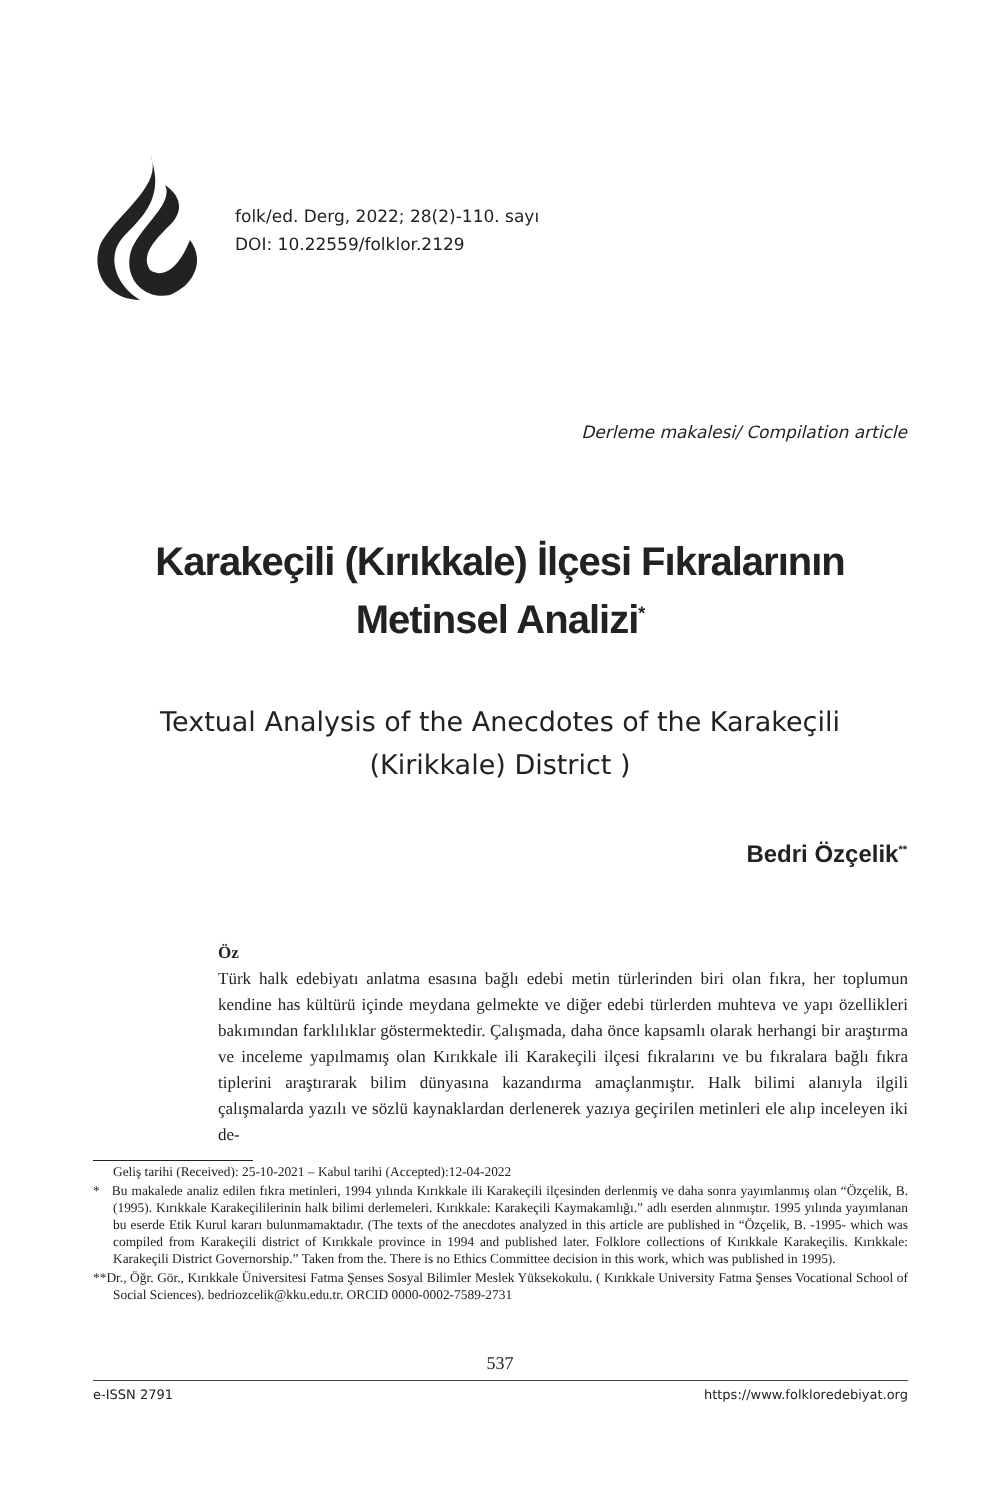folk/ed. Derg, 2022; 28(2)-110. sayı
DOI: 10.22559/folklor.2129
Derleme makalesi/ Compilation article
Karakeçili (Kırıkkale) İlçesi Fıkralarının
Metinsel Analizi<sup>*</sup>
Textual Analysis of the Anecdotes of the Karakeçili
(Kirikkale) District )
Bedri Özçelik<sup>**</sup>
Öz
Türk halk edebiyatı anlatma esasına bağlı edebi metin türlerinden biri olan fıkra, her toplumun kendine has kültürü içinde meydana gelmekte ve diğer edebi türlerden muhteva ve yapı özellikleri bakımından farklılıklar göstermektedir. Çalışmada, daha önce kapsamlı olarak herhangi bir araştırma ve inceleme yapılmamış olan Kırıkkale ili Karakeçili ilçesi fıkralarını ve bu fıkralara bağlı fıkra tiplerini araştırarak bilim dünyasına kazandırma amaçlanmıştır. Halk bilimi alanıyla ilgili çalışmalarda yazılı ve sözlü kaynaklardan derlenerek yazıya geçirilen metinleri ele alıp inceleyen iki de-
Geliş tarihi (Received): 25-10-2021 – Kabul tarihi (Accepted):12-04-2022
* Bu makalede analiz edilen fıkra metinleri, 1994 yılında Kırıkkale ili Karakeçili ilçesinden derlenmiş ve daha sonra yayımlanmış olan “Özçelik, B. (1995). Kırıkkale Karakeçililerinin halk bilimi derlemeleri. Kırıkkale: Karakeçili Kaymakamlığı.” adlı eserden alınmıştır. 1995 yılında yayımlanan bu eserde Etik Kurul kararı bulunmamaktadır. (The texts of the anecdotes analyzed in this article are published in “Özçelik, B. -1995- which was compiled from Karakeçili district of Kırıkkale province in 1994 and published later. Folklore collections of Kırıkkale Karakeçilis. Kırıkkale: Karakeçili District Governorship.” Taken from the. There is no Ethics Committee decision in this work, which was published in 1995).
**Dr., Öğr. Gör., Kırıkkale Üniversitesi Fatma Şenses Sosyal Bilimler Meslek Yüksekokulu. ( Kırıkkale University Fatma Şenses Vocational School of Social Sciences). bedriozcelik@kku.edu.tr. ORCID 0000-0002-7589-2731
537
e-ISSN 2791 https://www.folkloredebiyat.org